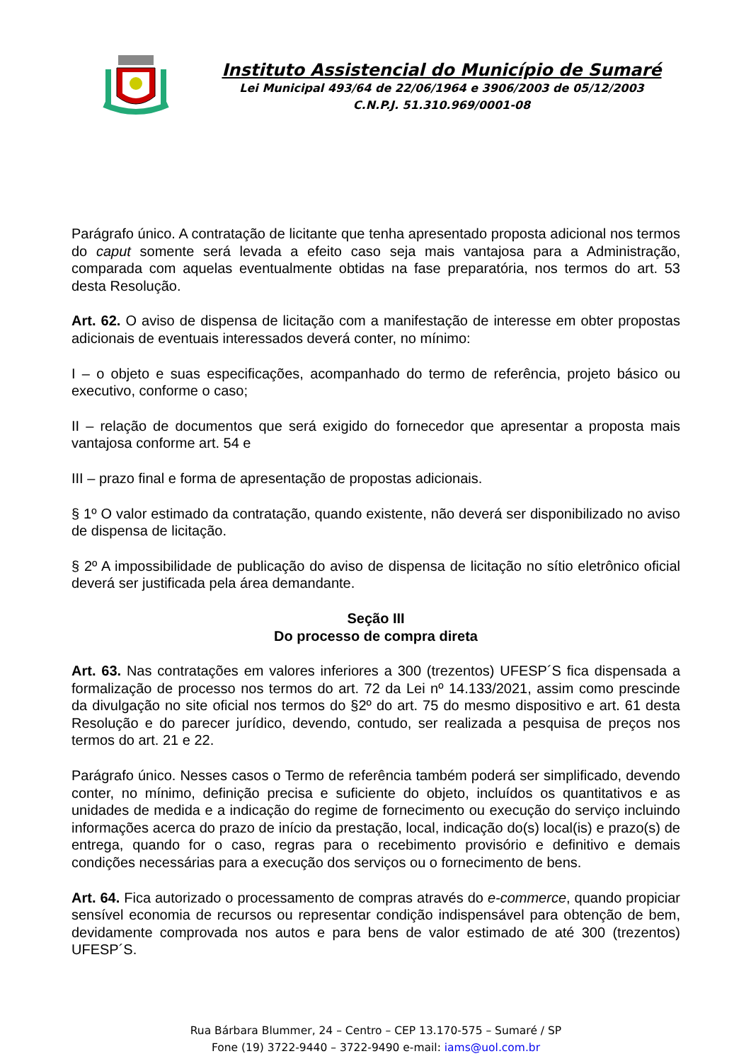Instituto Assistencial do Município de Sumaré
Lei Municipal 493/64 de 22/06/1964 e 3906/2003 de 05/12/2003
C.N.P.J. 51.310.969/0001-08
Parágrafo único. A contratação de licitante que tenha apresentado proposta adicional nos termos do caput somente será levada a efeito caso seja mais vantajosa para a Administração, comparada com aquelas eventualmente obtidas na fase preparatória, nos termos do art. 53 desta Resolução.
Art. 62. O aviso de dispensa de licitação com a manifestação de interesse em obter propostas adicionais de eventuais interessados deverá conter, no mínimo:
I – o objeto e suas especificações, acompanhado do termo de referência, projeto básico ou executivo, conforme o caso;
II – relação de documentos que será exigido do fornecedor que apresentar a proposta mais vantajosa conforme art. 54 e
III – prazo final e forma de apresentação de propostas adicionais.
§ 1º O valor estimado da contratação, quando existente, não deverá ser disponibilizado no aviso de dispensa de licitação.
§ 2º A impossibilidade de publicação do aviso de dispensa de licitação no sítio eletrônico oficial deverá ser justificada pela área demandante.
Seção III
Do processo de compra direta
Art. 63. Nas contratações em valores inferiores a 300 (trezentos) UFESP´S fica dispensada a formalização de processo nos termos do art. 72 da Lei nº 14.133/2021, assim como prescinde da divulgação no site oficial nos termos do §2º do art. 75 do mesmo dispositivo e art. 61 desta Resolução e do parecer jurídico, devendo, contudo, ser realizada a pesquisa de preços nos termos do art. 21 e 22.
Parágrafo único. Nesses casos o Termo de referência também poderá ser simplificado, devendo conter, no mínimo, definição precisa e suficiente do objeto, incluídos os quantitativos e as unidades de medida e a indicação do regime de fornecimento ou execução do serviço incluindo informações acerca do prazo de início da prestação, local, indicação do(s) local(is) e prazo(s) de entrega, quando for o caso, regras para o recebimento provisório e definitivo e demais condições necessárias para a execução dos serviços ou o fornecimento de bens.
Art. 64. Fica autorizado o processamento de compras através do e-commerce, quando propiciar sensível economia de recursos ou representar condição indispensável para obtenção de bem, devidamente comprovada nos autos e para bens de valor estimado de até 300 (trezentos) UFESP´S.
Rua Bárbara Blummer, 24 – Centro – CEP 13.170-575 – Sumaré / SP
Fone (19) 3722-9440 – 3722-9490 e-mail: iams@uol.com.br